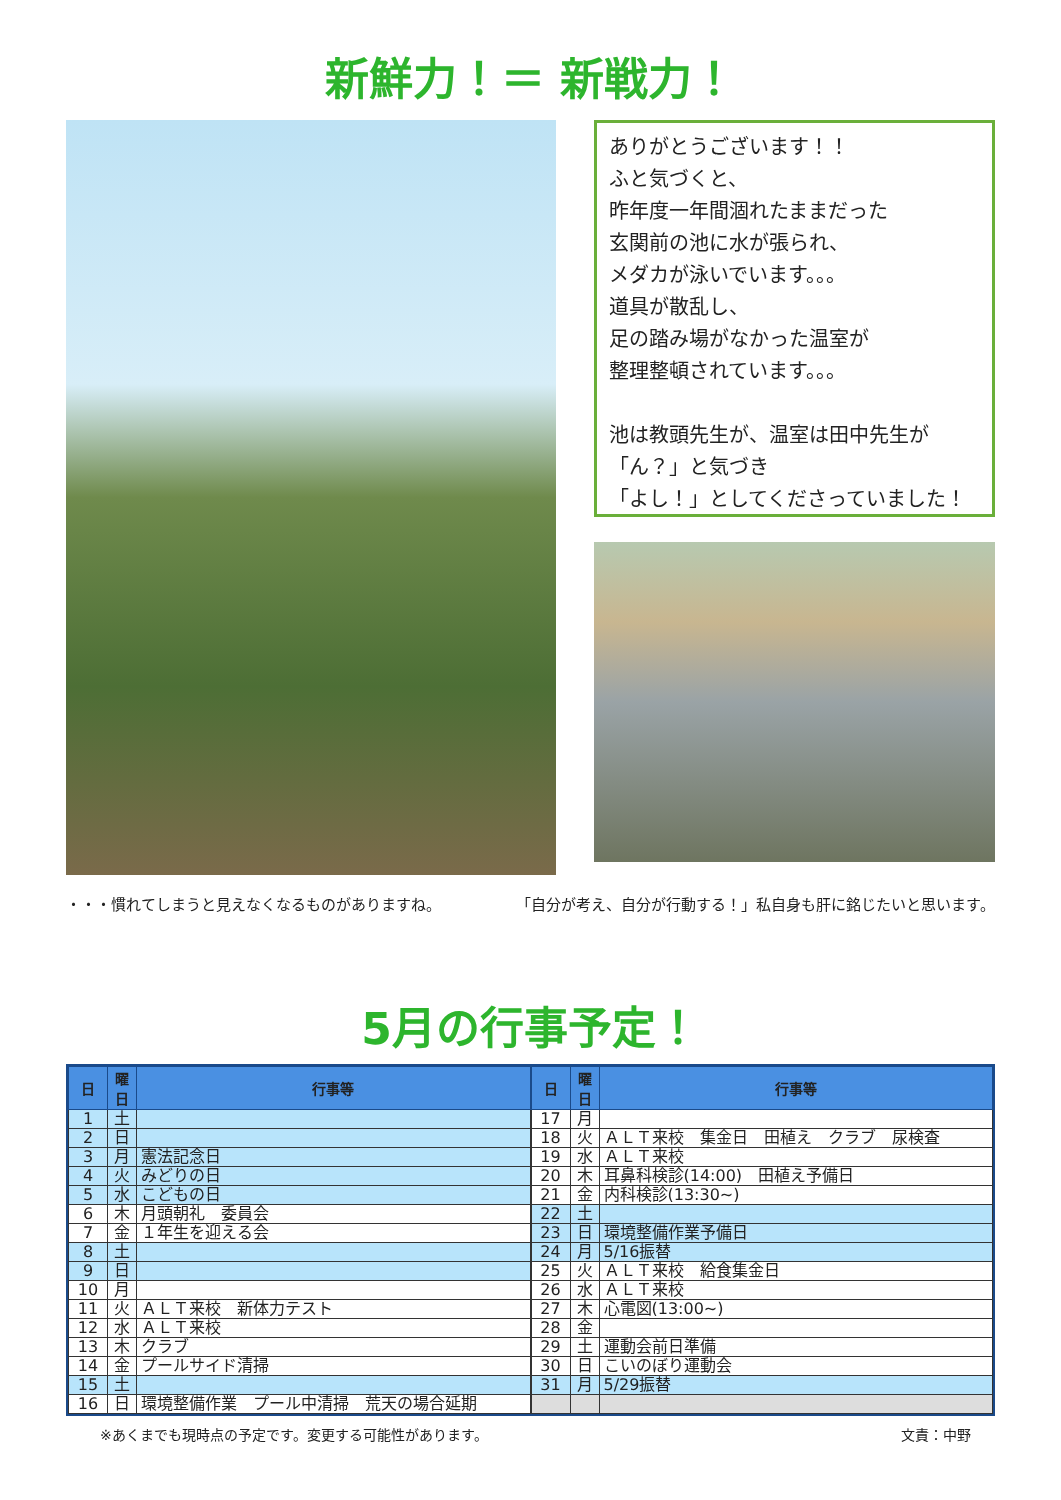新鮮力！＝ 新戦力！
ありがとうございます！！
ふと気づくと、
昨年度一年間涸れたままだった
玄関前の池に水が張られ、
メダカが泳いでいます。。。
道具が散乱し、
足の踏み場がなかった温室が
整理整頓されています。。。
池は教頭先生が、温室は田中先生が
「ん？」と気づき
「よし！」としてくださっていました！
・・・慣れてしまうと見えなくなるものがありますね。 「自分が考え、自分が行動する！」私自身も肝に銘じたいと思います。
5月の行事予定！
| 日 | 曜日 | 行事等 |
| --- | --- | --- |
| 1 | 土 | |
| 2 | 日 | |
| 3 | 月 | 憲法記念日 |
| 4 | 火 | みどりの日 |
| 5 | 水 | こどもの日 |
| 6 | 木 | 月頭朝礼 委員会 |
| 7 | 金 | １年生を迎える会 |
| 8 | 土 | |
| 9 | 日 | |
| 10 | 月 | |
| 11 | 火 | ＡＬＴ来校 新体力テスト |
| 12 | 水 | ＡＬＴ来校 |
| 13 | 木 | クラブ |
| 14 | 金 | プールサイド清掃 |
| 15 | 土 | |
| 16 | 日 | 環境整備作業 プール中清掃 荒天の場合延期 |
| 日 | 曜日 | 行事等 |
| --- | --- | --- |
| 17 | 月 | |
| 18 | 火 | ＡＬＴ来校 集金日 田植え クラブ 尿検査 |
| 19 | 水 | ＡＬＴ来校 |
| 20 | 木 | 耳鼻科検診(14:00) 田植え予備日 |
| 21 | 金 | 内科検診(13:30~) |
| 22 | 土 | |
| 23 | 日 | 環境整備作業予備日 |
| 24 | 月 | 5/16振替 |
| 25 | 火 | ＡＬＴ来校 給食集金日 |
| 26 | 水 | ＡＬＴ来校 |
| 27 | 木 | 心電図(13:00~) |
| 28 | 金 | |
| 29 | 土 | 運動会前日準備 |
| 30 | 日 | こいのぼり運動会 |
| 31 | 月 | 5/29振替 |
※あくまでも現時点の予定です。変更する可能性があります。 文責：中野